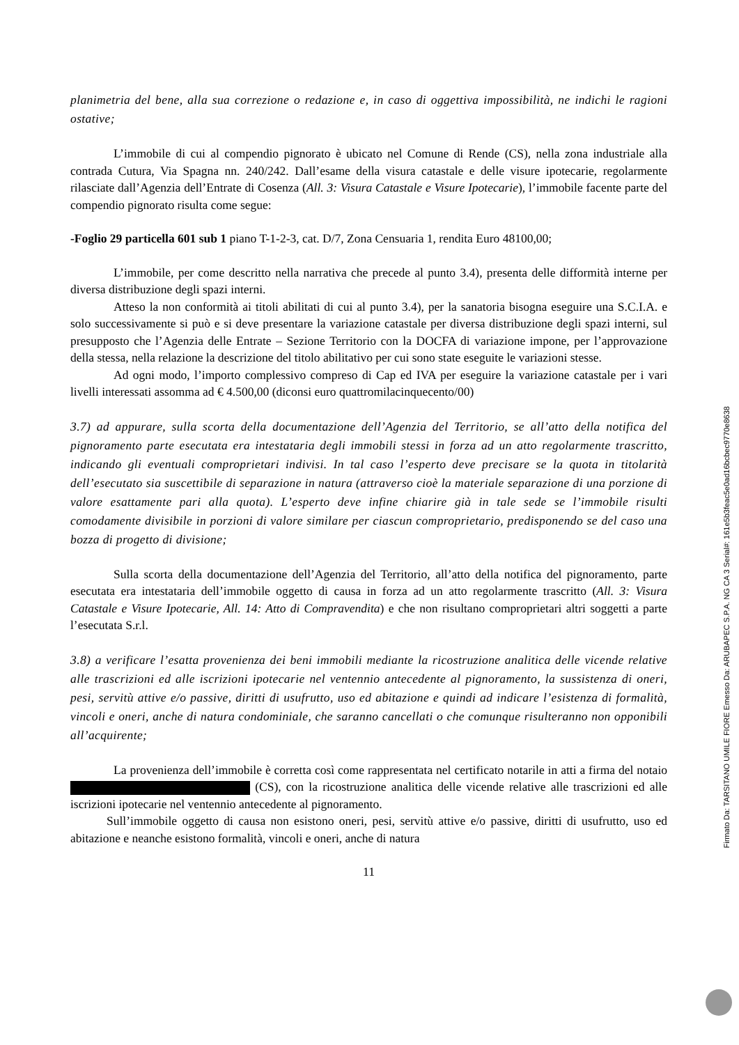planimetria del bene, alla sua correzione o redazione e, in caso di oggettiva impossibilità, ne indichi le ragioni ostative;
L’immobile di cui al compendio pignorato è ubicato nel Comune di Rende (CS), nella zona industriale alla contrada Cutura, Via Spagna nn. 240/242. Dall’esame della visura catastale e delle visure ipotecarie, regolarmente rilasciate dall’Agenzia dell’Entrate di Cosenza (All. 3: Visura Catastale e Visure Ipotecarie), l’immobile facente parte del compendio pignorato risulta come segue:
-Foglio 29 particella 601 sub 1 piano T-1-2-3, cat. D/7, Zona Censuaria 1, rendita Euro 48100,00;
L’immobile, per come descritto nella narrativa che precede al punto 3.4), presenta delle difformità interne per diversa distribuzione degli spazi interni.
Atteso la non conformità ai titoli abilitati di cui al punto 3.4), per la sanatoria bisogna eseguire una S.C.I.A. e solo successivamente si può e si deve presentare la variazione catastale per diversa distribuzione degli spazi interni, sul presupposto che l’Agenzia delle Entrate – Sezione Territorio con la DOCFA di variazione impone, per l’approvazione della stessa, nella relazione la descrizione del titolo abilitativo per cui sono state eseguite le variazioni stesse.
Ad ogni modo, l’importo complessivo compreso di Cap ed IVA per eseguire la variazione catastale per i vari livelli interessati assomma ad € 4.500,00 (diconsi euro quattromilacinquecento/00)
3.7) ad appurare, sulla scorta della documentazione dell’Agenzia del Territorio, se all’atto della notifica del pignoramento parte esecutata era intestataria degli immobili stessi in forza ad un atto regolarmente trascritto, indicando gli eventuali comproprietari indivisi. In tal caso l’esperto deve precisare se la quota in titolarità dell’esecutato sia suscettibile di separazione in natura (attraverso cioè la materiale separazione di una porzione di valore esattamente pari alla quota). L’esperto deve infine chiarire già in tale sede se l’immobile risulti comodamente divisibile in porzioni di valore similare per ciascun comproprietario, predisponendo se del caso una bozza di progetto di divisione;
Sulla scorta della documentazione dell’Agenzia del Territorio, all’atto della notifica del pignoramento, parte esecutata era intestataria dell’immobile oggetto di causa in forza ad un atto regolarmente trascritto (All. 3: Visura Catastale e Visure Ipotecarie, All. 14: Atto di Compravendita) e che non risultano comproprietari altri soggetti a parte l’esecutata S.r.l.
3.8) a verificare l’esatta provenienza dei beni immobili mediante la ricostruzione analitica delle vicende relative alle trascrizioni ed alle iscrizioni ipotecarie nel ventennio antecedente al pignoramento, la sussistenza di oneri, pesi, servitù attive e/o passive, diritti di usufrutto, uso ed abitazione e quindi ad indicare l’esistenza di formalità, vincoli e oneri, anche di natura condominiale, che saranno cancellati o che comunque risulteranno non opponibili all’acquirente;
La provenienza dell’immobile è corretta così come rappresentata nel certificato notarile in atti a firma del notaio (CS), con la ricostruzione analitica delle vicende relative alle trascrizioni ed alle iscrizioni ipotecarie nel ventennio antecedente al pignoramento.
Sull’immobile oggetto di causa non esistono oneri, pesi, servitù attive e/o passive, diritti di usufrutto, uso ed abitazione e neanche esistono formalità, vincoli e oneri, anche di natura
11
Firmato Da: TARSITANO UMILE FIORE Emesso Da: ARUBAPEC S.P.A. NG CA 3 Serial#: 161e5b3feac5e0ad16bcbec9770e8638